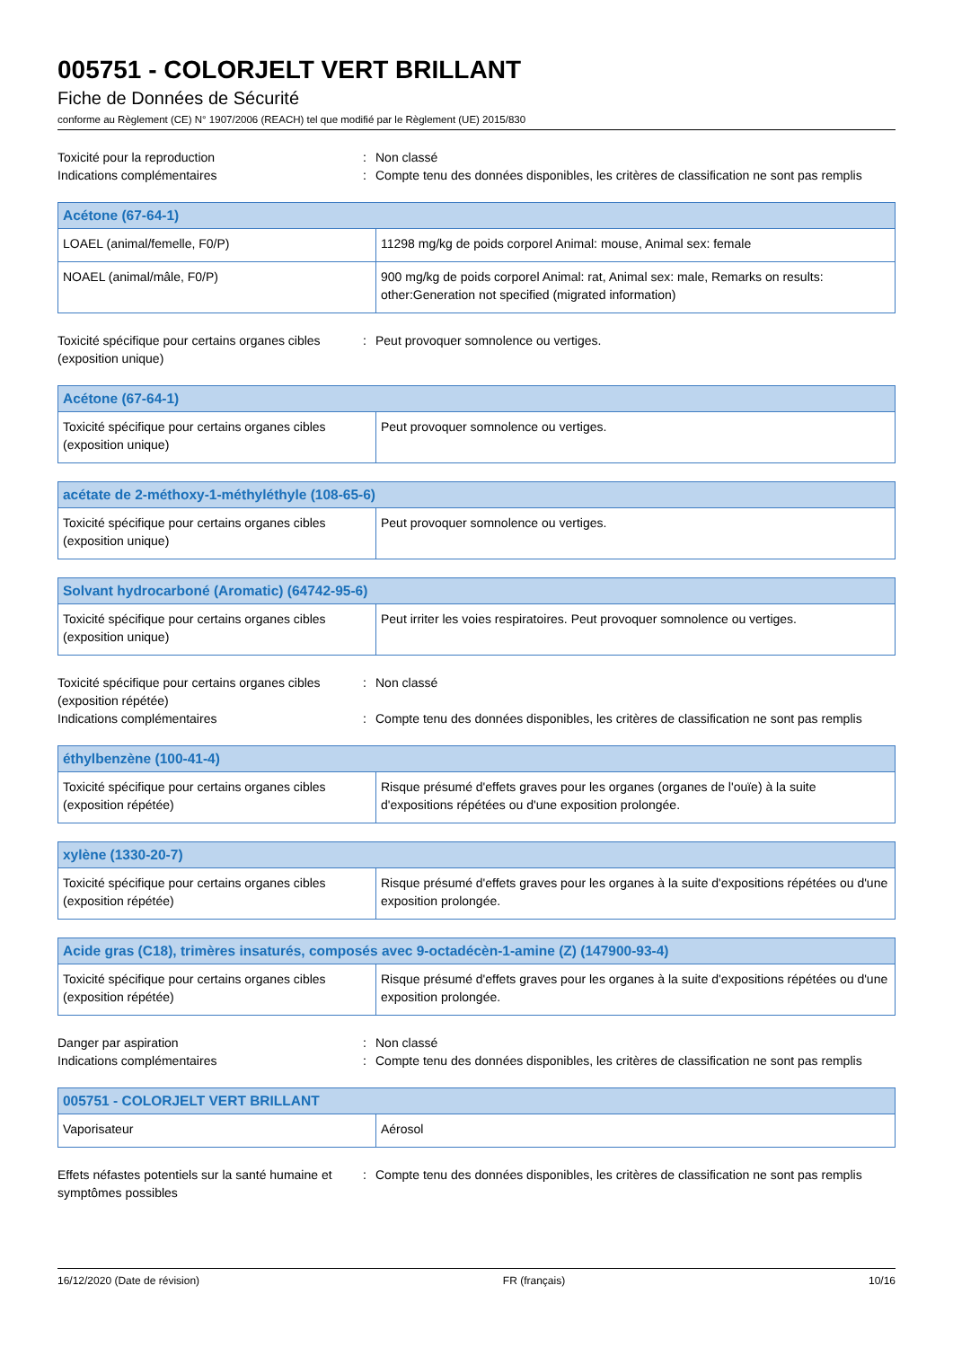005751 - COLORJELT VERT BRILLANT
Fiche de Données de Sécurité
conforme au Règlement (CE) N° 1907/2006 (REACH) tel que modifié par le Règlement (UE) 2015/830
Toxicité pour la reproduction : Non classé
Indications complémentaires : Compte tenu des données disponibles, les critères de classification ne sont pas remplis
| Acétone (67-64-1) | |
| --- | --- |
| LOAEL (animal/femelle, F0/P) | 11298 mg/kg de poids corporel Animal: mouse, Animal sex: female |
| NOAEL (animal/mâle, F0/P) | 900 mg/kg de poids corporel Animal: rat, Animal sex: male, Remarks on results: other:Generation not specified (migrated information) |
Toxicité spécifique pour certains organes cibles (exposition unique)
: Peut provoquer somnolence ou vertiges.
| Acétone (67-64-1) | |
| --- | --- |
| Toxicité spécifique pour certains organes cibles (exposition unique) | Peut provoquer somnolence ou vertiges. |
| acétate de 2-méthoxy-1-méthyléthyle (108-65-6) | |
| --- | --- |
| Toxicité spécifique pour certains organes cibles (exposition unique) | Peut provoquer somnolence ou vertiges. |
| Solvant hydrocarboné (Aromatic) (64742-95-6) | |
| --- | --- |
| Toxicité spécifique pour certains organes cibles (exposition unique) | Peut irriter les voies respiratoires. Peut provoquer somnolence ou vertiges. |
Toxicité spécifique pour certains organes cibles (exposition répétée)
: Non classé
Indications complémentaires : Compte tenu des données disponibles, les critères de classification ne sont pas remplis
| éthylbenzène (100-41-4) | |
| --- | --- |
| Toxicité spécifique pour certains organes cibles (exposition répétée) | Risque présumé d'effets graves pour les organes (organes de l'ouïe) à la suite d'expositions répétées ou d'une exposition prolongée. |
| xylène (1330-20-7) | |
| --- | --- |
| Toxicité spécifique pour certains organes cibles (exposition répétée) | Risque présumé d'effets graves pour les organes à la suite d'expositions répétées ou d'une exposition prolongée. |
| Acide gras (C18), trimères insaturés, composés avec 9-octadécèn-1-amine (Z) (147900-93-4) | |
| --- | --- |
| Toxicité spécifique pour certains organes cibles (exposition répétée) | Risque présumé d'effets graves pour les organes à la suite d'expositions répétées ou d'une exposition prolongée. |
Danger par aspiration : Non classé
Indications complémentaires : Compte tenu des données disponibles, les critères de classification ne sont pas remplis
| 005751 - COLORJELT VERT BRILLANT | |
| --- | --- |
| Vaporisateur | Aérosol |
Effets néfastes potentiels sur la santé humaine et symptômes possibles
: Compte tenu des données disponibles, les critères de classification ne sont pas remplis
16/12/2020 (Date de révision) FR (français) 10/16